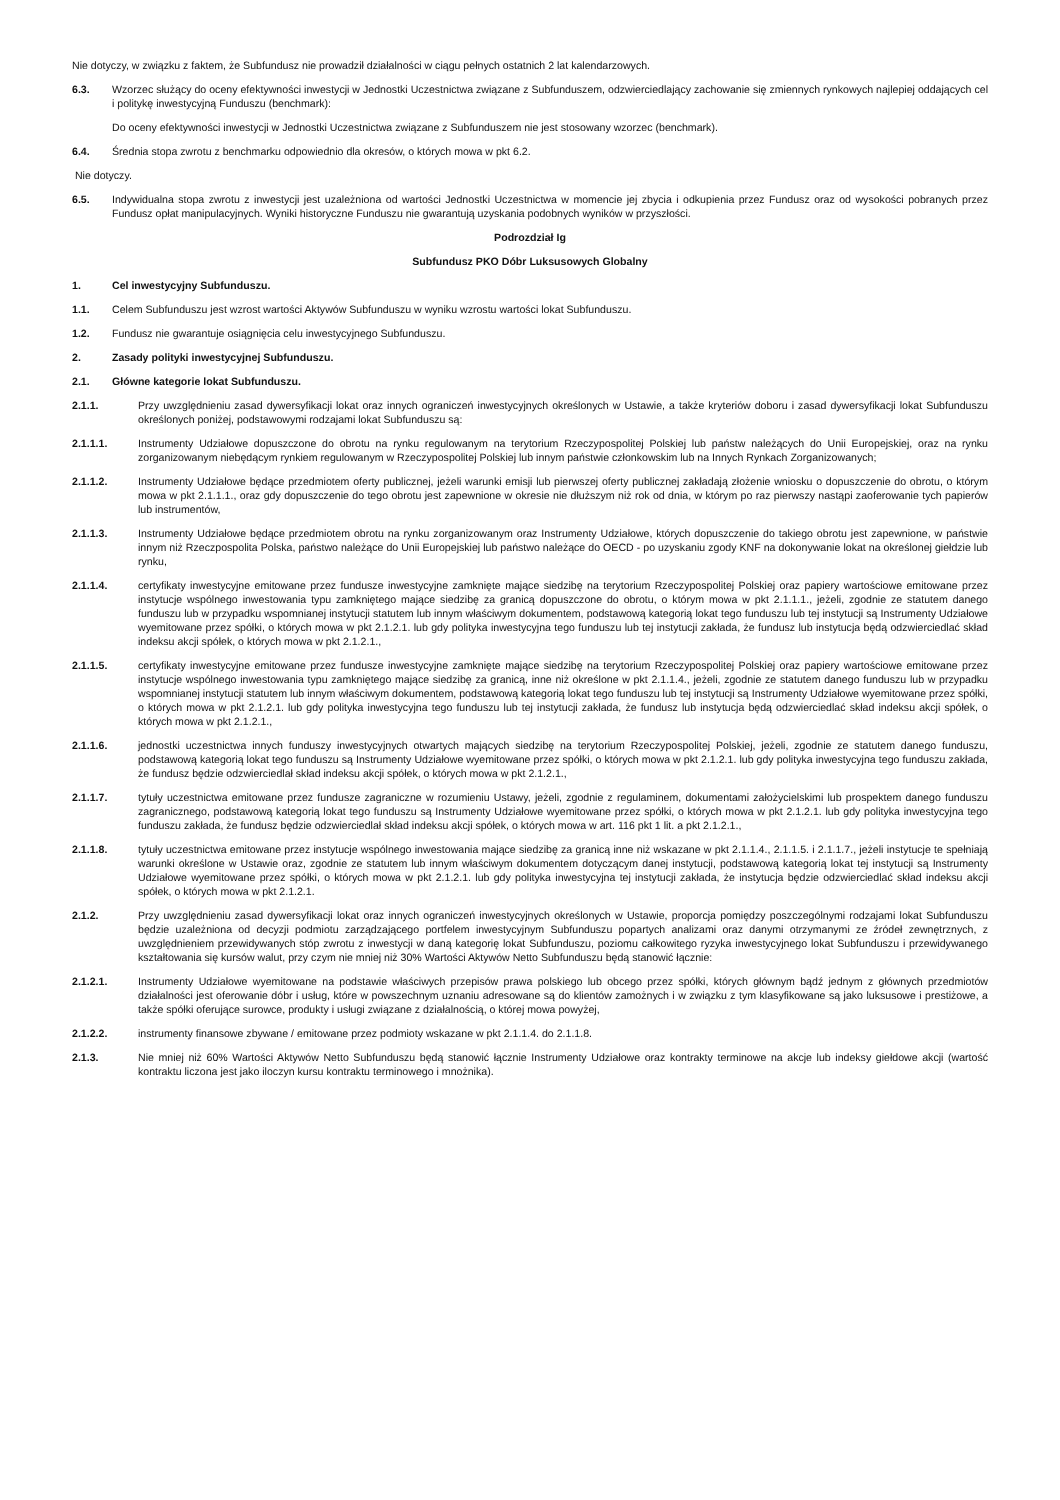Nie dotyczy, w związku z faktem, że Subfundusz nie prowadził działalności w ciągu pełnych ostatnich 2 lat kalendarzowych.
6.3. Wzorzec służący do oceny efektywności inwestycji w Jednostki Uczestnictwa związane z Subfunduszem, odzwierciedlający zachowanie się zmiennych rynkowych najlepiej oddających cel i politykę inwestycyjną Funduszu (benchmark):
Do oceny efektywności inwestycji w Jednostki Uczestnictwa związane z Subfunduszem nie jest stosowany wzorzec (benchmark).
6.4. Średnia stopa zwrotu z benchmarku odpowiednio dla okresów, o których mowa w pkt 6.2.
Nie dotyczy.
6.5. Indywidualna stopa zwrotu z inwestycji jest uzależniona od wartości Jednostki Uczestnictwa w momencie jej zbycia i odkupienia przez Fundusz oraz od wysokości pobranych przez Fundusz opłat manipulacyjnych. Wyniki historyczne Funduszu nie gwarantują uzyskania podobnych wyników w przyszłości.
Podrozdział Ig
Subfundusz PKO Dóbr Luksusowych Globalny
1. Cel inwestycyjny Subfunduszu.
1.1. Celem Subfunduszu jest wzrost wartości Aktywów Subfunduszu w wyniku wzrostu wartości lokat Subfunduszu.
1.2. Fundusz nie gwarantuje osiągnięcia celu inwestycyjnego Subfunduszu.
2. Zasady polityki inwestycyjnej Subfunduszu.
2.1. Główne kategorie lokat Subfunduszu.
2.1.1. Przy uwzględnieniu zasad dywersyfikacji lokat oraz innych ograniczeń inwestycyjnych określonych w Ustawie, a także kryteriów doboru i zasad dywersyfikacji lokat Subfunduszu określonych poniżej, podstawowymi rodzajami lokat Subfunduszu są:
2.1.1.1. Instrumenty Udziałowe dopuszczone do obrotu na rynku regulowanym na terytorium Rzeczypospolitej Polskiej lub państw należących do Unii Europejskiej, oraz na rynku zorganizowanym niebędącym rynkiem regulowanym w Rzeczypospolitej Polskiej lub innym państwie członkowskim lub na Innych Rynkach Zorganizowanych;
2.1.1.2. Instrumenty Udziałowe będące przedmiotem oferty publicznej, jeżeli warunki emisji lub pierwszej oferty publicznej zakładają złożenie wniosku o dopuszczenie do obrotu, o którym mowa w pkt 2.1.1.1., oraz gdy dopuszczenie do tego obrotu jest zapewnione w okresie nie dłuższym niż rok od dnia, w którym po raz pierwszy nastąpi zaoferowanie tych papierów lub instrumentów,
2.1.1.3. Instrumenty Udziałowe będące przedmiotem obrotu na rynku zorganizowanym oraz Instrumenty Udziałowe, których dopuszczenie do takiego obrotu jest zapewnione, w państwie innym niż Rzeczpospolita Polska, państwo należące do Unii Europejskiej lub państwo należące do OECD - po uzyskaniu zgody KNF na dokonywanie lokat na określonej giełdzie lub rynku,
2.1.1.4. certyfikaty inwestycyjne emitowane przez fundusze inwestycyjne zamknięte mające siedzibę na terytorium Rzeczypospolitej Polskiej oraz papiery wartościowe emitowane przez instytucje wspólnego inwestowania typu zamkniętego mające siedzibę za granicą dopuszczone do obrotu, o którym mowa w pkt 2.1.1.1., jeżeli, zgodnie ze statutem danego funduszu lub w przypadku wspomnianej instytucji statutem lub innym właściwym dokumentem, podstawową kategorią lokat tego funduszu lub tej instytucji są Instrumenty Udziałowe wyemitowane przez spółki, o których mowa w pkt 2.1.2.1. lub gdy polityka inwestycyjna tego funduszu lub tej instytucji zakłada, że fundusz lub instytucja będą odzwierciedlać skład indeksu akcji spółek, o których mowa w pkt 2.1.2.1.,
2.1.1.5. certyfikaty inwestycyjne emitowane przez fundusze inwestycyjne zamknięte mające siedzibę na terytorium Rzeczypospolitej Polskiej oraz papiery wartościowe emitowane przez instytucje wspólnego inwestowania typu zamkniętego mające siedzibę za granicą, inne niż określone w pkt 2.1.1.4., jeżeli, zgodnie ze statutem danego funduszu lub w przypadku wspomnianej instytucji statutem lub innym właściwym dokumentem, podstawową kategorią lokat tego funduszu lub tej instytucji są Instrumenty Udziałowe wyemitowane przez spółki, o których mowa w pkt 2.1.2.1. lub gdy polityka inwestycyjna tego funduszu lub tej instytucji zakłada, że fundusz lub instytucja będą odzwierciedlać skład indeksu akcji spółek, o których mowa w pkt 2.1.2.1.,
2.1.1.6. jednostki uczestnictwa innych funduszy inwestycyjnych otwartych mających siedzibę na terytorium Rzeczypospolitej Polskiej, jeżeli, zgodnie ze statutem danego funduszu, podstawową kategorią lokat tego funduszu są Instrumenty Udziałowe wyemitowane przez spółki, o których mowa w pkt 2.1.2.1. lub gdy polityka inwestycyjna tego funduszu zakłada, że fundusz będzie odzwierciedlał skład indeksu akcji spółek, o których mowa w pkt 2.1.2.1.,
2.1.1.7. tytuły uczestnictwa emitowane przez fundusze zagraniczne w rozumieniu Ustawy, jeżeli, zgodnie z regulaminem, dokumentami założycielskimi lub prospektem danego funduszu zagranicznego, podstawową kategorią lokat tego funduszu są Instrumenty Udziałowe wyemitowane przez spółki, o których mowa w pkt 2.1.2.1. lub gdy polityka inwestycyjna tego funduszu zakłada, że fundusz będzie odzwierciedlał skład indeksu akcji spółek, o których mowa w art. 116 pkt 1 lit. a pkt 2.1.2.1.,
2.1.1.8. tytuły uczestnictwa emitowane przez instytucje wspólnego inwestowania mające siedzibę za granicą inne niż wskazane w pkt 2.1.1.4., 2.1.1.5. i 2.1.1.7., jeżeli instytucje te spełniają warunki określone w Ustawie oraz, zgodnie ze statutem lub innym właściwym dokumentem dotyczącym danej instytucji, podstawową kategorią lokat tej instytucji są Instrumenty Udziałowe wyemitowane przez spółki, o których mowa w pkt 2.1.2.1. lub gdy polityka inwestycyjna tej instytucji zakłada, że instytucja będzie odzwierciedlać skład indeksu akcji spółek, o których mowa w pkt 2.1.2.1.
2.1.2. Przy uwzględnieniu zasad dywersyfikacji lokat oraz innych ograniczeń inwestycyjnych określonych w Ustawie, proporcja pomiędzy poszczególnymi rodzajami lokat Subfunduszu będzie uzależniona od decyzji podmiotu zarządzającego portfelem inwestycyjnym Subfunduszu popartych analizami oraz danymi otrzymanymi ze źródeł zewnętrznych, z uwzględnieniem przewidywanych stóp zwrotu z inwestycji w daną kategorię lokat Subfunduszu, poziomu całkowitego ryzyka inwestycyjnego lokat Subfunduszu i przewidywanego kształtowania się kursów walut, przy czym nie mniej niż 30% Wartości Aktywów Netto Subfunduszu będą stanowić łącznie:
2.1.2.1. Instrumenty Udziałowe wyemitowane na podstawie właściwych przepisów prawa polskiego lub obcego przez spółki, których głównym bądź jednym z głównych przedmiotów działalności jest oferowanie dóbr i usług, które w powszechnym uznaniu adresowane są do klientów zamożnych i w związku z tym klasyfikowane są jako luksusowe i prestiżowe, a także spółki oferujące surowce, produkty i usługi związane z działalnością, o której mowa powyżej,
2.1.2.2. instrumenty finansowe zbywane / emitowane przez podmioty wskazane w pkt 2.1.1.4. do 2.1.1.8.
2.1.3. Nie mniej niż 60% Wartości Aktywów Netto Subfunduszu będą stanowić łącznie Instrumenty Udziałowe oraz kontrakty terminowe na akcje lub indeksy giełdowe akcji (wartość kontraktu liczona jest jako iloczyn kursu kontraktu terminowego i mnożnika).